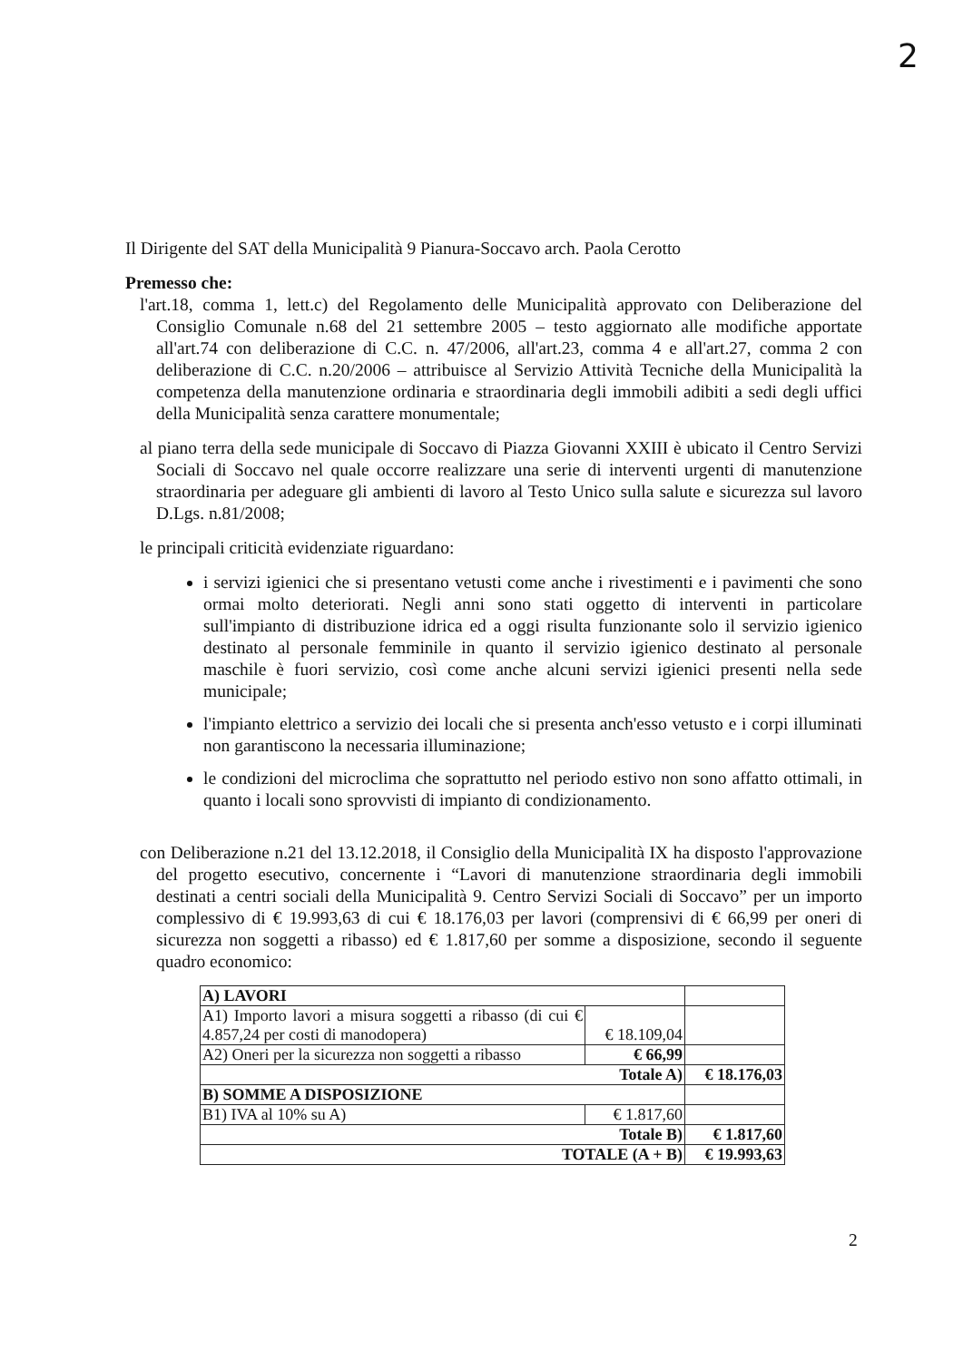2
Il Dirigente del SAT della Municipalità 9 Pianura-Soccavo arch. Paola Cerotto
Premesso che:
l'art.18, comma 1, lett.c) del Regolamento delle Municipalità approvato con Deliberazione del Consiglio Comunale n.68 del 21 settembre 2005 – testo aggiornato alle modifiche apportate all'art.74 con deliberazione di C.C. n. 47/2006, all'art.23, comma 4 e all'art.27, comma 2 con deliberazione di C.C. n.20/2006 – attribuisce al Servizio Attività Tecniche della Municipalità la competenza della manutenzione ordinaria e straordinaria degli immobili adibiti a sedi degli uffici della Municipalità senza carattere monumentale;
al piano terra della sede municipale di Soccavo di Piazza Giovanni XXIII è ubicato il Centro Servizi Sociali di Soccavo nel quale occorre realizzare una serie di interventi urgenti di manutenzione straordinaria per adeguare gli ambienti di lavoro al Testo Unico sulla salute e sicurezza sul lavoro D.Lgs. n.81/2008;
le principali criticità evidenziate riguardano:
i servizi igienici che si presentano vetusti come anche i rivestimenti e i pavimenti che sono ormai molto deteriorati. Negli anni sono stati oggetto di interventi in particolare sull'impianto di distribuzione idrica ed a oggi risulta funzionante solo il servizio igienico destinato al personale femminile in quanto il servizio igienico destinato al personale maschile è fuori servizio, così come anche alcuni servizi igienici presenti nella sede municipale;
l'impianto elettrico a servizio dei locali che si presenta anch'esso vetusto e i corpi illuminati non garantiscono la necessaria illuminazione;
le condizioni del microclima che soprattutto nel periodo estivo non sono affatto ottimali, in quanto i locali sono sprovvisti di impianto di condizionamento.
con Deliberazione n.21 del 13.12.2018, il Consiglio della Municipalità IX ha disposto l'approvazione del progetto esecutivo, concernente i “Lavori di manutenzione straordinaria degli immobili destinati a centri sociali della Municipalità 9. Centro Servizi Sociali di Soccavo” per un importo complessivo di € 19.993,63 di cui € 18.176,03 per lavori (comprensivi di € 66,99 per oneri di sicurezza non soggetti a ribasso) ed € 1.817,60 per somme a disposizione, secondo il seguente quadro economico:
| A) LAVORI | | |
| A1) Importo lavori a misura soggetti a ribasso (di cui € 4.857,24 per costi di manodopera) | € 18.109,04 | |
| A2) Oneri per la sicurezza non soggetti a ribasso | € 66,99 | |
| Totale A) | | € 18.176,03 |
| B) SOMME A DISPOSIZIONE | | |
| B1) IVA al 10% su A) | € 1.817,60 | |
| Totale B) | | € 1.817,60 |
| TOTALE (A + B) | | € 19.993,63 |
2